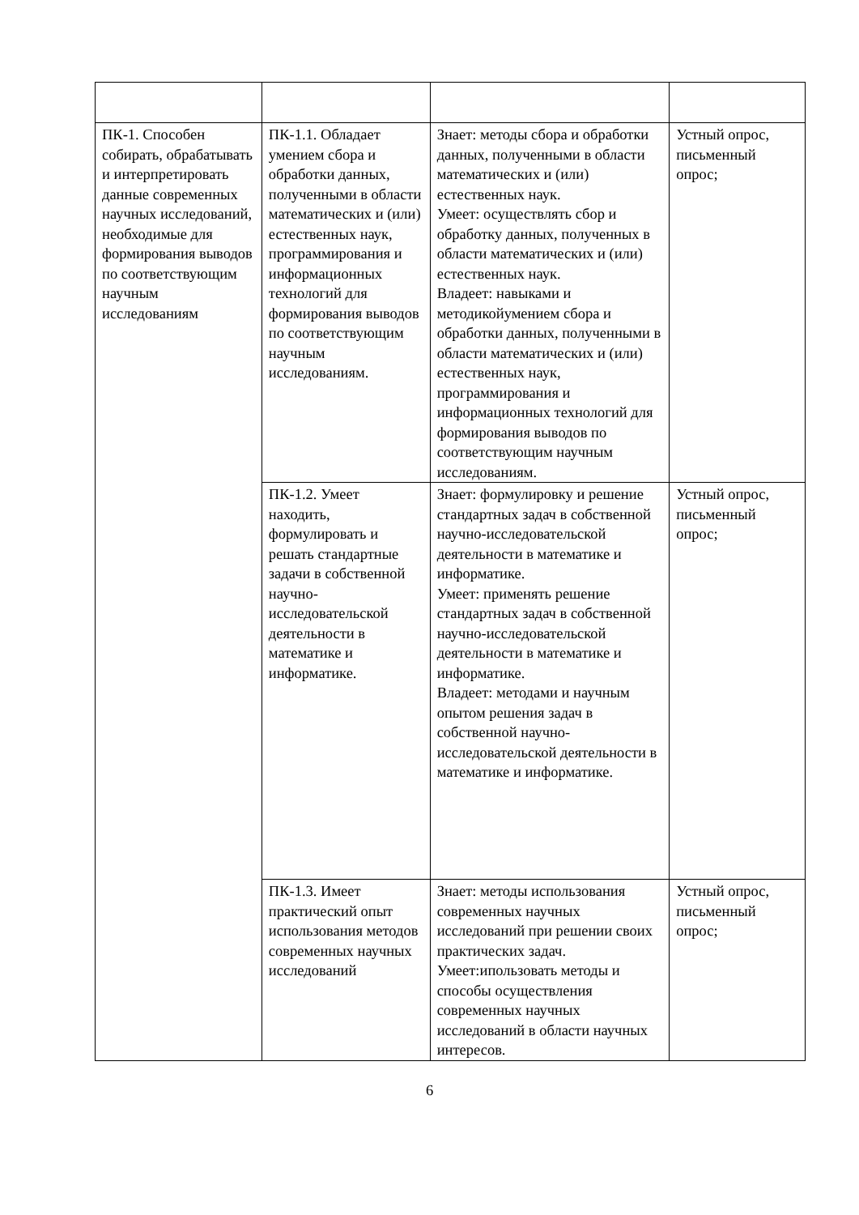| ПК-1. Способен собирать, обрабатывать и интерпретировать данные современных научных исследований, необходимые для формирования выводов по соответствующим научным исследованиям | ПК-1.1. Обладает умением сбора и обработки данных, полученными в области математических и (или) естественных наук, программирования и информационных технологий для формирования выводов по соответствующим научным исследованиям. | Знает: методы сбора и обработки данных, полученными в области математических и (или) естественных наук. Умеет: осуществлять сбор и обработку данных, полученных в области математических и (или) естественных наук. Владеет: навыками и методикойумением сбора и обработки данных, полученными в области математических и (или) естественных наук, программирования и информационных технологий для формирования выводов по соответствующим научным исследованиям. | Устный опрос, письменный опрос; |
| | ПК-1.2. Умеет находить, формулировать и решать стандартные задачи в собственной научно-исследовательской деятельности в математике и информатике. | Знает: формулировку и решение стандартных задач в собственной научно-исследовательской деятельности в математике и информатике. Умеет: применять решение стандартных задач в собственной научно-исследовательской деятельности в математике и информатике. Владеет: методами и научным опытом решения задач в собственной научно-исследовательской деятельности в математике и информатике. | Устный опрос, письменный опрос; |
| | ПК-1.3. Имеет практический опыт использования методов современных научных исследований | Знает: методы использования современных научных исследований при решении своих практических задач. Умеет:ипользовать методы и способы осуществления современных научных исследований в области научных интересов. | Устный опрос, письменный опрос; |
6